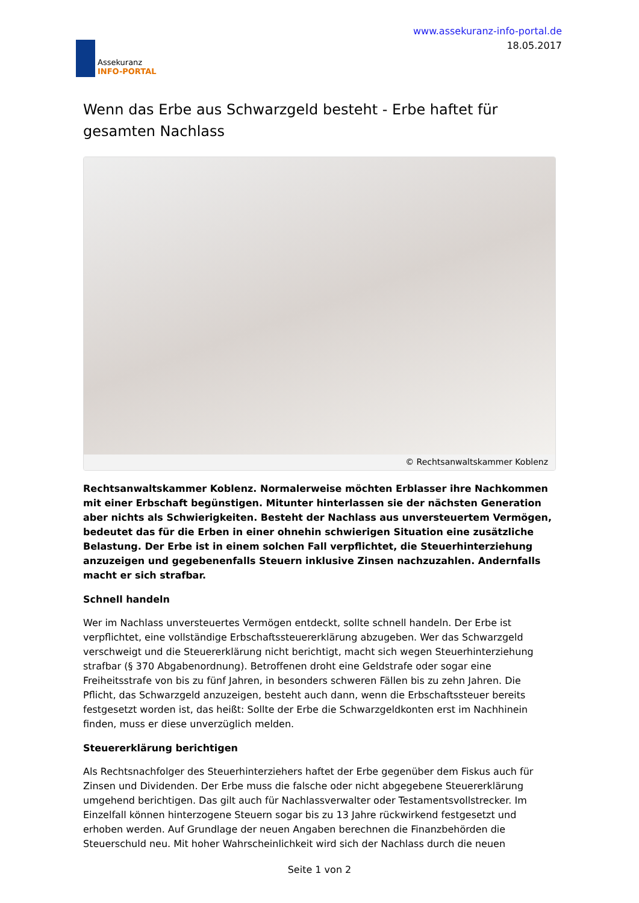Assekuranz
INFO-PORTAL
www.assekuranz-info-portal.de
18.05.2017
Wenn das Erbe aus Schwarzgeld besteht - Erbe haftet für gesamten Nachlass
© Rechtsanwaltskammer Koblenz
Rechtsanwaltskammer Koblenz. Normalerweise möchten Erblasser ihre Nachkommen mit einer Erbschaft begünstigen. Mitunter hinterlassen sie der nächsten Generation aber nichts als Schwierigkeiten. Besteht der Nachlass aus unversteuertem Vermögen, bedeutet das für die Erben in einer ohnehin schwierigen Situation eine zusätzliche Belastung. Der Erbe ist in einem solchen Fall verpflichtet, die Steuerhinterziehung anzuzeigen und gegebenenfalls Steuern inklusive Zinsen nachzuzahlen. Andernfalls macht er sich strafbar.
Schnell handeln
Wer im Nachlass unversteuertes Vermögen entdeckt, sollte schnell handeln. Der Erbe ist verpflichtet, eine vollständige Erbschaftssteuererklärung abzugeben. Wer das Schwarzgeld verschweigt und die Steuererklärung nicht berichtigt, macht sich wegen Steuerhinterziehung strafbar (§ 370 Abgabenordnung). Betroffenen droht eine Geldstrafe oder sogar eine Freiheitsstrafe von bis zu fünf Jahren, in besonders schweren Fällen bis zu zehn Jahren. Die Pflicht, das Schwarzgeld anzuzeigen, besteht auch dann, wenn die Erbschaftssteuer bereits festgesetzt worden ist, das heißt: Sollte der Erbe die Schwarzgeldkonten erst im Nachhinein finden, muss er diese unverzüglich melden.
Steuererklärung berichtigen
Als Rechtsnachfolger des Steuerhinterziehers haftet der Erbe gegenüber dem Fiskus auch für Zinsen und Dividenden. Der Erbe muss die falsche oder nicht abgegebene Steuererklärung umgehend berichtigen. Das gilt auch für Nachlassverwalter oder Testamentsvollstrecker. Im Einzelfall können hinterzogene Steuern sogar bis zu 13 Jahre rückwirkend festgesetzt und erhoben werden. Auf Grundlage der neuen Angaben berechnen die Finanzbehörden die Steuerschuld neu. Mit hoher Wahrscheinlichkeit wird sich der Nachlass durch die neuen
Seite 1 von 2